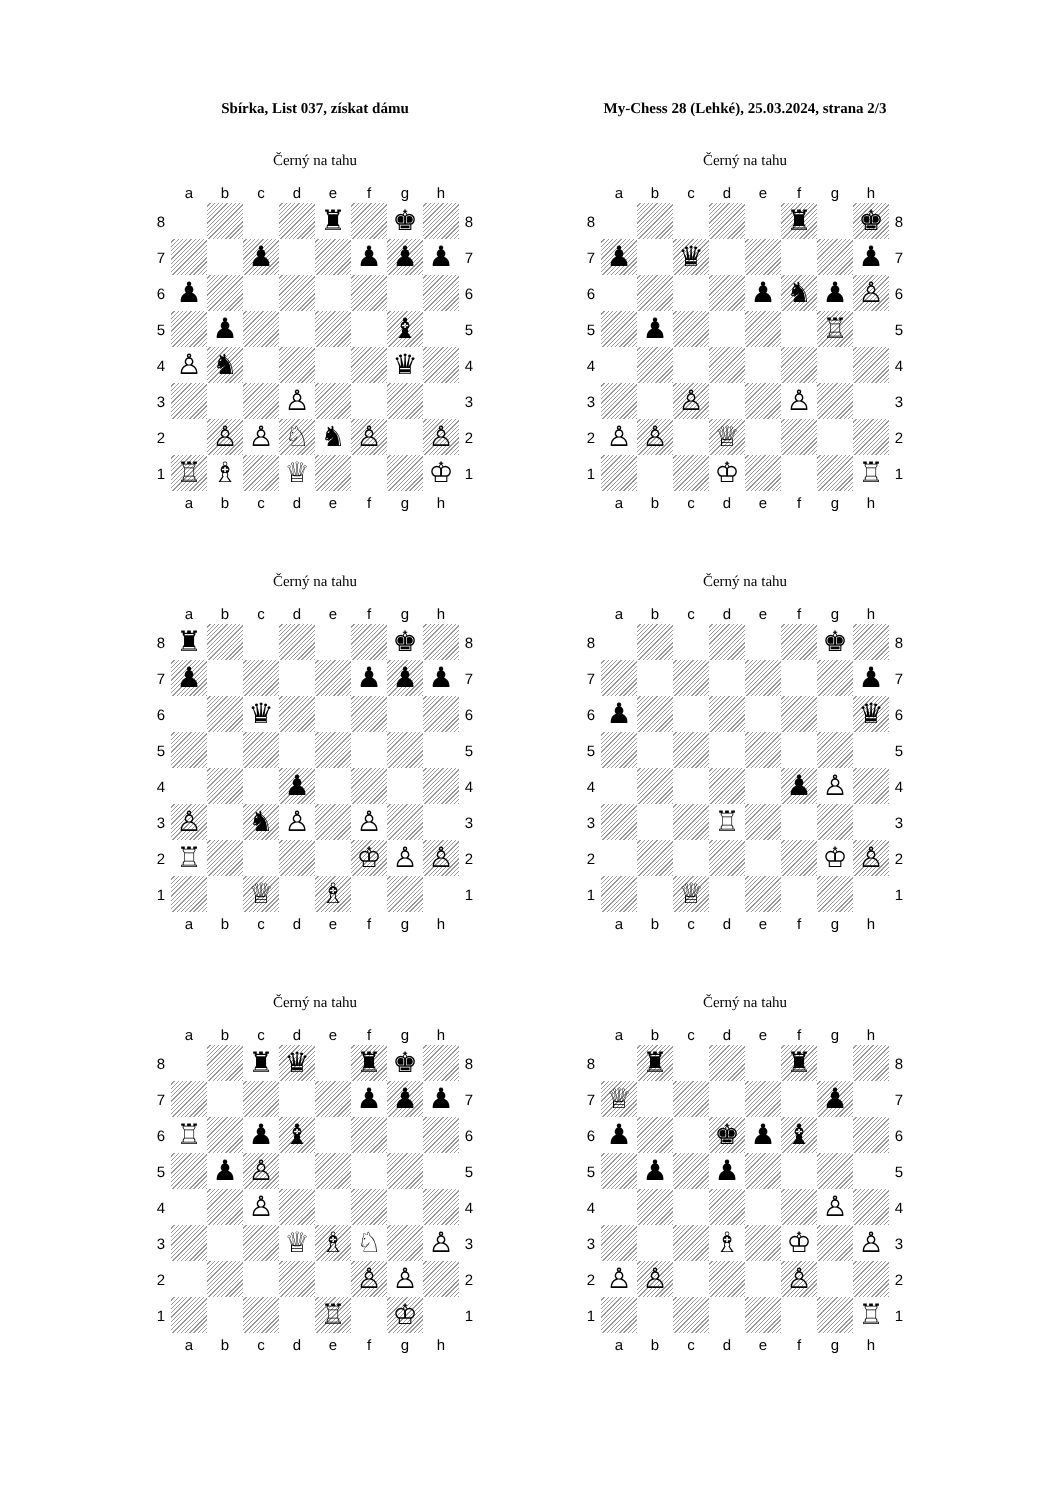Sbírka, List 037, získat dámu
My-Chess 28 (Lehké), 25.03.2024, strana 2/3
Černý na tahu
| | a | b | c | d | e | f | g | h | |
| 8 | | | | | ♜ | | ♚ | | 8 |
| 7 | | | ♟︎ | | | ♟︎ | ♟︎ | ♟︎ | 7 |
| 6 | ♟︎ | | | | | | | | 6 |
| 5 | | ♟︎ | | | | | ♝ | | 5 |
| 4 | ♙ | ♞ | | | | | ♛ | | 4 |
| 3 | | | | ♙ | | | | | 3 |
| 2 | | ♙ | ♙ | ♘ | ♞ | ♙ | | ♙ | 2 |
| 1 | ♖ | ♗ | | ♕ | | | | ♔ | 1 |
| | a | b | c | d | e | f | g | h | |
Černý na tahu
| | a | b | c | d | e | f | g | h | |
| 8 | | | | | | ♜ | | ♚ | 8 |
| 7 | ♟︎ | | ♛ | | | | | ♟︎ | 7 |
| 6 | | | | | ♟︎ | ♞ | ♟︎ | ♙ | 6 |
| 5 | | ♟︎ | | | | | ♖ | | 5 |
| 4 | | | | | | | | | 4 |
| 3 | | | ♙ | | | ♙ | | | 3 |
| 2 | ♙ | ♙ | | ♕ | | | | | 2 |
| 1 | | | | ♔ | | | | ♖ | 1 |
| | a | b | c | d | e | f | g | h | |
Černý na tahu
| | a | b | c | d | e | f | g | h | |
| 8 | ♜ | | | | | | ♚ | | 8 |
| 7 | ♟︎ | | | | | ♟︎ | ♟︎ | ♟︎ | 7 |
| 6 | | | ♛ | | | | | | 6 |
| 5 | | | | | | | | | 5 |
| 4 | | | | ♟︎ | | | | | 4 |
| 3 | ♙ | | ♞ | ♙ | | ♙ | | | 3 |
| 2 | ♖ | | | | | ♔ | ♙ | ♙ | 2 |
| 1 | | | ♕ | | ♗ | | | | 1 |
| | a | b | c | d | e | f | g | h | |
Černý na tahu
| | a | b | c | d | e | f | g | h | |
| 8 | | | | | | | ♚ | | 8 |
| 7 | | | | | | | | ♟︎ | 7 |
| 6 | ♟︎ | | | | | | | ♛ | 6 |
| 5 | | | | | | | | | 5 |
| 4 | | | | | | ♟︎ | ♙ | | 4 |
| 3 | | | | ♖ | | | | | 3 |
| 2 | | | | | | | ♔ | ♙ | 2 |
| 1 | | | ♕ | | | | | | 1 |
| | a | b | c | d | e | f | g | h | |
Černý na tahu
| | a | b | c | d | e | f | g | h | |
| 8 | | | ♜ | ♛ | | ♜ | ♚ | | 8 |
| 7 | | | | | | ♟︎ | ♟︎ | ♟︎ | 7 |
| 6 | ♖ | | ♟︎ | ♝ | | | | | 6 |
| 5 | | ♟︎ | ♙ | | | | | | 5 |
| 4 | | | ♙ | | | | | | 4 |
| 3 | | | | ♕ | ♗ | ♘ | | ♙ | 3 |
| 2 | | | | | | ♙ | ♙ | | 2 |
| 1 | | | | | ♖ | | ♔ | | 1 |
| | a | b | c | d | e | f | g | h | |
Černý na tahu
| | a | b | c | d | e | f | g | h | |
| 8 | | ♜ | | | | ♜ | | | 8 |
| 7 | ♕ | | | | | | ♟︎ | | 7 |
| 6 | ♟︎ | | | ♚ | ♟︎ | ♝ | | | 6 |
| 5 | | ♟︎ | | ♟︎ | | | | | 5 |
| 4 | | | | | | | ♙ | | 4 |
| 3 | | | | ♗ | | ♔ | | ♙ | 3 |
| 2 | ♙ | ♙ | | | | ♙ | | | 2 |
| 1 | | | | | | | | ♖ | 1 |
| | a | b | c | d | e | f | g | h | |